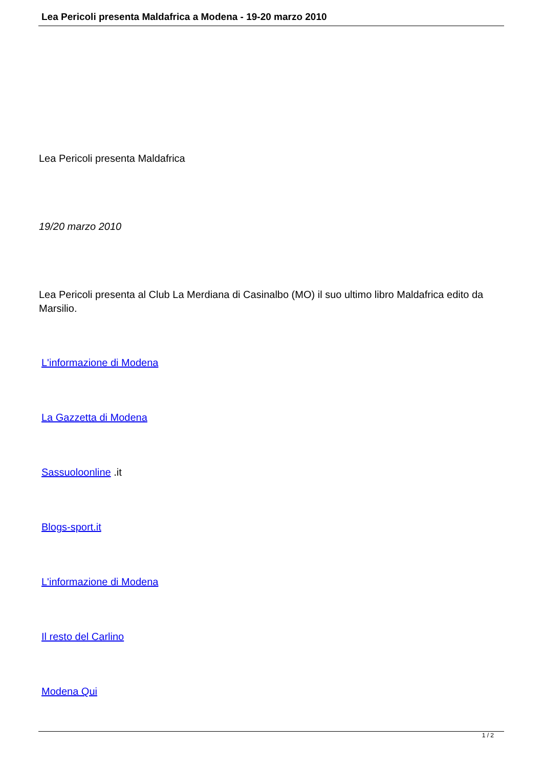Lea Pericoli presenta Maldafrica a Modena - 19-20 marzo 2010
Lea Pericoli presenta Maldafrica
19/20 marzo 2010
Lea Pericoli presenta al Club La Merdiana di Casinalbo (MO) il suo ultimo libro Maldafrica edito da Marsilio.
L'informazione di Modena
La Gazzetta di Modena
Sassuoloonline .it
Blogs-sport.it
L'informazione di Modena
Il resto del Carlino
Modena Qui
1 / 2